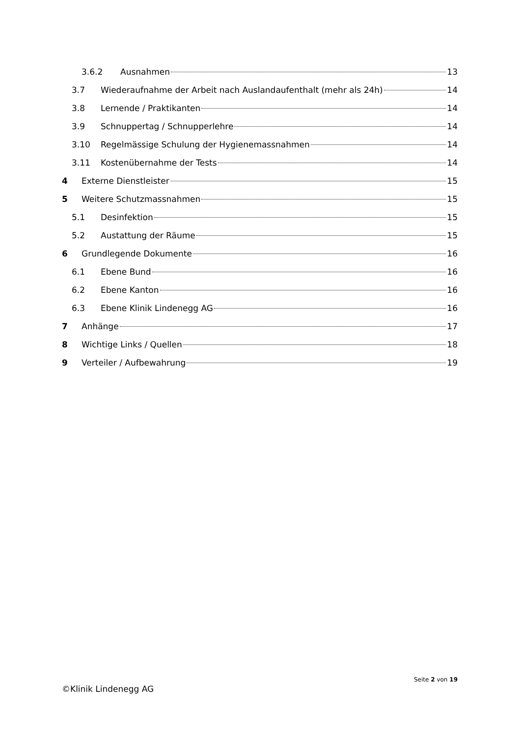3.6.2 Ausnahmen 13
3.7 Wiederaufnahme der Arbeit nach Auslandaufenthalt (mehr als 24h) 14
3.8 Lernende / Praktikanten 14
3.9 Schnuppertag / Schnupperlehre 14
3.10 Regelmässige Schulung der Hygienemassnahmen 14
3.11 Kostenübernahme der Tests 14
4 Externe Dienstleister 15
5 Weitere Schutzmassnahmen 15
5.1 Desinfektion 15
5.2 Austattung der Räume 15
6 Grundlegende Dokumente 16
6.1 Ebene Bund 16
6.2 Ebene Kanton 16
6.3 Ebene Klinik Lindenegg AG 16
7 Anhänge 17
8 Wichtige Links / Quellen 18
9 Verteiler / Aufbewahrung 19
Seite 2 von 19
©Klinik Lindenegg AG